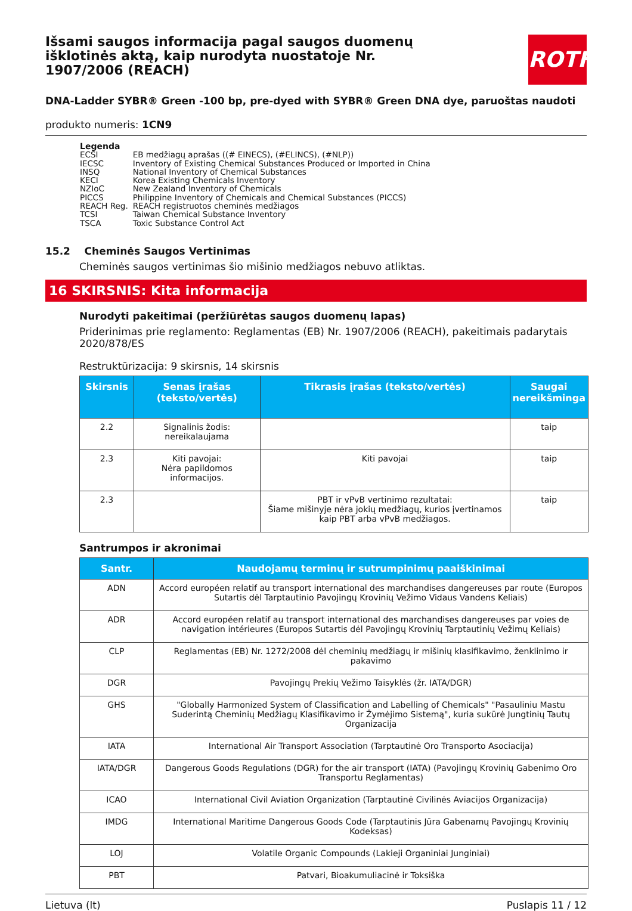ROTH
Išsami saugos informacija pagal saugos duomenų išklotinės aktą, kaip nurodyta nuostatoje Nr. 1907/2006 (REACH)
DNA-Ladder SYBR® Green -100 bp, pre-dyed with SYBR® Green DNA dye, paruoštas naudoti
produkto numeris: 1CN9
Legenda
| ECSI | EB medžiagų aprašas ((# EINECS), (#ELINCS), (#NLP)) |
| IECSC | Inventory of Existing Chemical Substances Produced or Imported in China |
| INSQ | National Inventory of Chemical Substances |
| KECI | Korea Existing Chemicals Inventory |
| NZIoC | New Zealand Inventory of Chemicals |
| PICCS | Philippine Inventory of Chemicals and Chemical Substances (PICCS) |
| REACH Reg. | REACH registruotos cheminės medžiagos |
| TCSI | Taiwan Chemical Substance Inventory |
| TSCA | Toxic Substance Control Act |
15.2 Cheminės Saugos Vertinimas
Cheminės saugos vertinimas šio mišinio medžiagos nebuvo atliktas.
16 SKIRSNIS: Kita informacija
Nurodyti pakeitimai (peržiūrėtas saugos duomenų lapas)
Priderinimas prie reglamento: Reglamentas (EB) Nr. 1907/2006 (REACH), pakeitimais padarytais 2020/878/ES
Restruktūrizacija: 9 skirsnis, 14 skirsnis
| Skirsnis | Senas įrašas (teksto/vertės) | Tikrasis įrašas (teksto/vertės) | Saugai nereikšminga |
| --- | --- | --- | --- |
| 2.2 | Signalinis žodis: nereikalaujama | | taip |
| 2.3 | Kiti pavojai: Nėra papildomos informacijos. | Kiti pavojai | taip |
| 2.3 | | PBT ir vPvB vertinimo rezultatai: Šiame mišinyje nėra jokių medžiagų, kurios įvertinamos kaip PBT arba vPvB medžiagos. | taip |
Santrumpos ir akronimai
| Santr. | Naudojamų terminų ir sutrumpinimų paaiškinimai |
| --- | --- |
| ADN | Accord européen relatif au transport international des marchandises dangereuses par route (Europos Sutartis dėl Tarptautinio Pavojingų Krovinių Vežimo Vidaus Vandens Keliais) |
| ADR | Accord européen relatif au transport international des marchandises dangereuses par voies de navigation intérieures (Europos Sutartis dėl Pavojingų Krovinių Tarptautinių Vežimų Keliais) |
| CLP | Reglamentas (EB) Nr. 1272/2008 dėl cheminių medžiagų ir mišinių klasifikavimo, ženklinimo ir pakavimo |
| DGR | Pavojingų Prekių Vežimo Taisyklės (žr. IATA/DGR) |
| GHS | "Globally Harmonized System of Classification and Labelling of Chemicals" "Pasauliniu Mastu Suderintą Cheminių Medžiagų Klasifikavimo ir Žymėjimo Sistemą", kuria sukūrė Jungtinių Tautų Organizacija |
| IATA | International Air Transport Association (Tarptautinė Oro Transporto Asociacija) |
| IATA/DGR | Dangerous Goods Regulations (DGR) for the air transport (IATA) (Pavojingų Krovinių Gabenimo Oro Transportu Reglamentas) |
| ICAO | International Civil Aviation Organization (Tarptautinė Civilinės Aviacijos Organizacija) |
| IMDG | International Maritime Dangerous Goods Code (Tarptautinis Jūra Gabenamų Pavojingų Krovinių Kodeksas) |
| LOJ | Volatile Organic Compounds (Lakieji Organiniai Junginiai) |
| PBT | Patvari, Bioakumuliacinė ir Toksiška |
Lietuva (lt) Puslapis 11 / 12